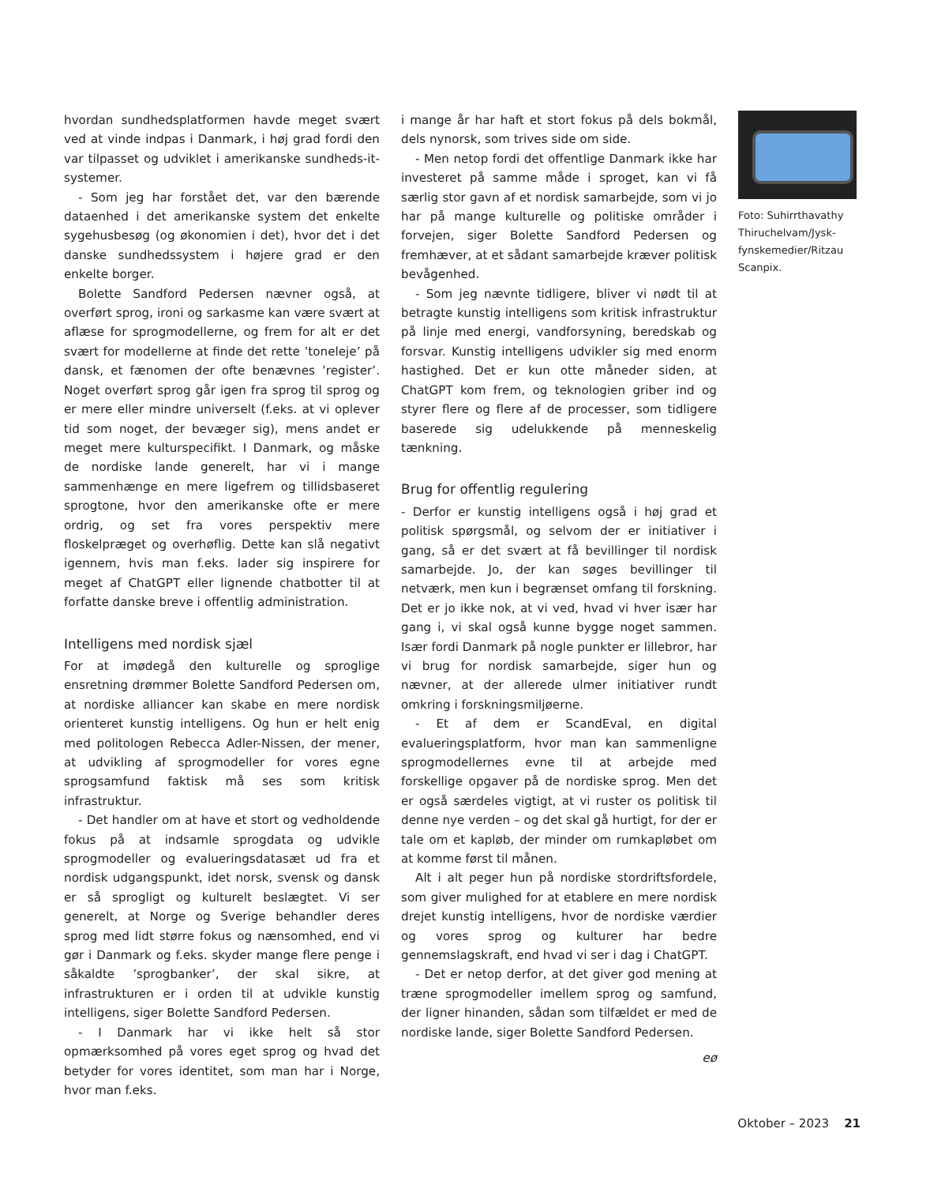hvordan sundhedsplatformen havde meget svært ved at vinde indpas i Danmark, i høj grad fordi den var tilpasset og udviklet i amerikanske sundheds-it-systemer.
- Som jeg har forstået det, var den bærende dataenhed i det amerikanske system det enkelte sygehusbesøg (og økonomien i det), hvor det i det danske sundhedssystem i højere grad er den enkelte borger.
Bolette Sandford Pedersen nævner også, at overført sprog, ironi og sarkasme kan være svært at aflæse for sprogmodellerne, og frem for alt er det svært for modellerne at finde det rette ’toneleje’ på dansk, et fænomen der ofte benævnes ’register’. Noget overført sprog går igen fra sprog til sprog og er mere eller mindre universelt (f.eks. at vi oplever tid som noget, der bevæger sig), mens andet er meget mere kulturspecifikt. I Danmark, og måske de nordiske lande generelt, har vi i mange sammenhænge en mere ligefrem og tillidsbaseret sprogtone, hvor den amerikanske ofte er mere ordrig, og set fra vores perspektiv mere floskelpræget og overhøflig. Dette kan slå negativt igennem, hvis man f.eks. lader sig inspirere for meget af ChatGPT eller lignende chatbotter til at forfatte danske breve i offentlig administration.
Intelligens med nordisk sjæl
For at imødegå den kulturelle og sproglige ensretning drømmer Bolette Sandford Pedersen om, at nordiske alliancer kan skabe en mere nordisk orienteret kunstig intelligens. Og hun er helt enig med politologen Rebecca Adler-Nissen, der mener, at udvikling af sprogmodeller for vores egne sprogsamfund faktisk må ses som kritisk infrastruktur.
- Det handler om at have et stort og vedholdende fokus på at indsamle sprogdata og udvikle sprogmodeller og evalueringsdatasæt ud fra et nordisk udgangspunkt, idet norsk, svensk og dansk er så sprogligt og kulturelt beslægtet. Vi ser generelt, at Norge og Sverige behandler deres sprog med lidt større fokus og nænsomhed, end vi gør i Danmark og f.eks. skyder mange flere penge i såkaldte ’sprogbanker’, der skal sikre, at infrastrukturen er i orden til at udvikle kunstig intelligens, siger Bolette Sandford Pedersen.
- I Danmark har vi ikke helt så stor opmærksomhed på vores eget sprog og hvad det betyder for vores identitet, som man har i Norge, hvor man f.eks.
i mange år har haft et stort fokus på dels bokmål, dels nynorsk, som trives side om side.
- Men netop fordi det offentlige Danmark ikke har investeret på samme måde i sproget, kan vi få særlig stor gavn af et nordisk samarbejde, som vi jo har på mange kulturelle og politiske områder i forvejen, siger Bolette Sandford Pedersen og fremhæver, at et sådant samarbejde kræver politisk bevågenhed.
- Som jeg nævnte tidligere, bliver vi nødt til at betragte kunstig intelligens som kritisk infrastruktur på linje med energi, vandforsyning, beredskab og forsvar. Kunstig intelligens udvikler sig med enorm hastighed. Det er kun otte måneder siden, at ChatGPT kom frem, og teknologien griber ind og styrer flere og flere af de processer, som tidligere baserede sig udelukkende på menneskelig tænkning.
Brug for offentlig regulering
- Derfor er kunstig intelligens også i høj grad et politisk spørgsmål, og selvom der er initiativer i gang, så er det svært at få bevillinger til nordisk samarbejde. Jo, der kan søges bevillinger til netværk, men kun i begrænset omfang til forskning. Det er jo ikke nok, at vi ved, hvad vi hver især har gang i, vi skal også kunne bygge noget sammen. Især fordi Danmark på nogle punkter er lillebror, har vi brug for nordisk samarbejde, siger hun og nævner, at der allerede ulmer initiativer rundt omkring i forskningsmiljøerne.
- Et af dem er ScandEval, en digital evalueringsplatform, hvor man kan sammenligne sprogmodellernes evne til at arbejde med forskellige opgaver på de nordiske sprog. Men det er også særdeles vigtigt, at vi ruster os politisk til denne nye verden – og det skal gå hurtigt, for der er tale om et kapløb, der minder om rumkapløbet om at komme først til månen.
Alt i alt peger hun på nordiske stordriftsfordele, som giver mulighed for at etablere en mere nordisk drejet kunstig intelligens, hvor de nordiske værdier og vores sprog og kulturer har bedre gennemslagskraft, end hvad vi ser i dag i ChatGPT.
- Det er netop derfor, at det giver god mening at træne sprogmodeller imellem sprog og samfund, der ligner hinanden, sådan som tilfældet er med de nordiske lande, siger Bolette Sandford Pedersen.
eø
Foto: Suhirrthavathy Thiruchelvam/Jysk-fynskemedier/Ritzau Scanpix.
Oktober – 2023 21